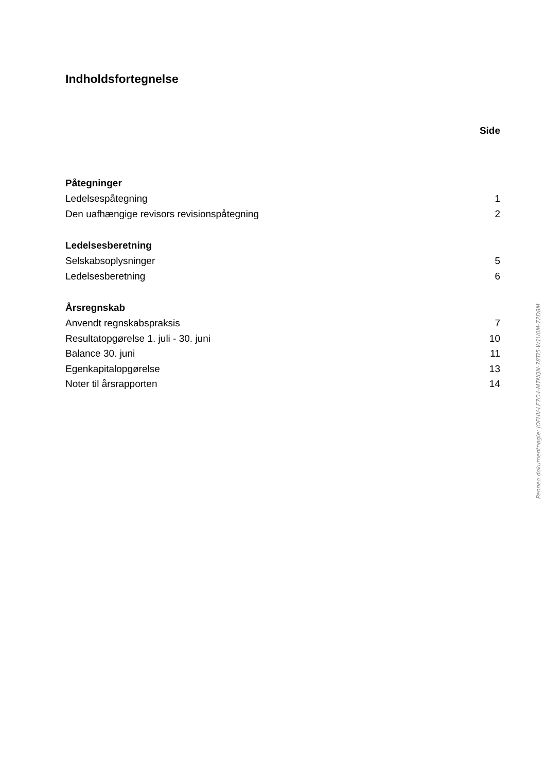Indholdsfortegnelse
Side
Påtegninger
Ledelsespåtegning 1
Den uafhængige revisors revisionspåtegning 2
Ledelsesberetning
Selskabsoplysninger 5
Ledelsesberetning 6
Årsregnskab
Anvendt regnskabspraksis 7
Resultatopgørelse 1. juli - 30. juni 10
Balance 30. juni 11
Egenkapitalopgørelse 13
Noter til årsrapporten 14
Penneo dokumentnøgle: JOFHV-LF7O4-M7NQN-78TI5-W1U0M-72D8M